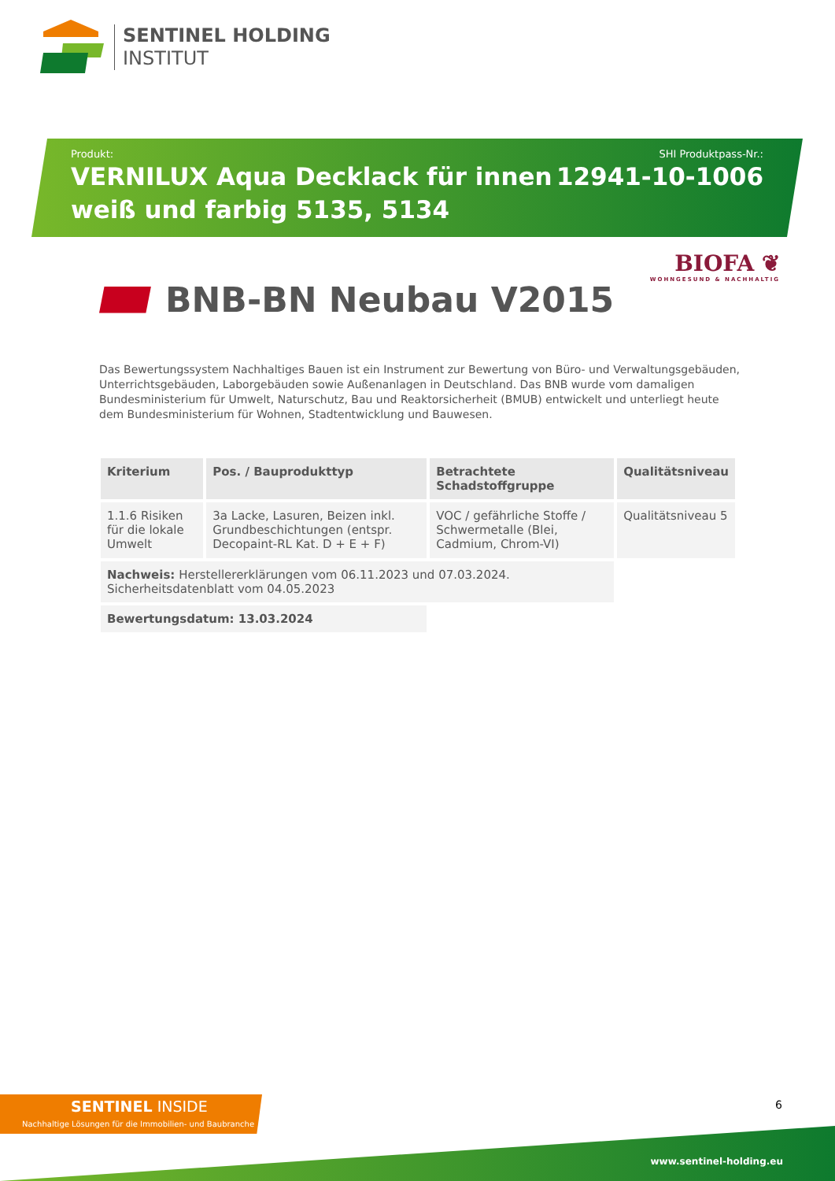SENTINEL HOLDING
INSTITUT
Produkt:
VERNILUX Aqua Decklack für innen
weiß und farbig 5135, 5134
SHI Produktpass-Nr.:
12941-10-1006
BIOFA ❦
WOHNGESUND & NACHHALTIG
BNB-BN Neubau V2015
Das Bewertungssystem Nachhaltiges Bauen ist ein Instrument zur Bewertung von Büro- und Verwaltungsgebäuden, Unterrichtsgebäuden, Laborgebäuden sowie Außenanlagen in Deutschland. Das BNB wurde vom damaligen Bundesministerium für Umwelt, Naturschutz, Bau und Reaktorsicherheit (BMUB) entwickelt und unterliegt heute dem Bundesministerium für Wohnen, Stadtentwicklung und Bauwesen.
| Kriterium | Pos. / Bauprodukttyp | Betrachtete Schadstoffgruppe | Qualitätsniveau |
| --- | --- | --- | --- |
| 1.1.6 Risiken für die lokale Umwelt | 3a Lacke, Lasuren, Beizen inkl. Grundbeschichtungen (entspr. Decopaint-RL Kat. D + E + F) | VOC / gefährliche Stoffe / Schwermetalle (Blei, Cadmium, Chrom-VI) | Qualitätsniveau 5 |
| Nachweis: Herstellererklärungen vom 06.11.2023 und 07.03.2024. Sicherheitsdatenblatt vom 04.05.2023 | | | |
| Bewertungsdatum: 13.03.2024 | | | |
SENTINEL INSIDE
Nachhaltige Lösungen für die Immobilien- und Baubranche
6
www.sentinel-holding.eu